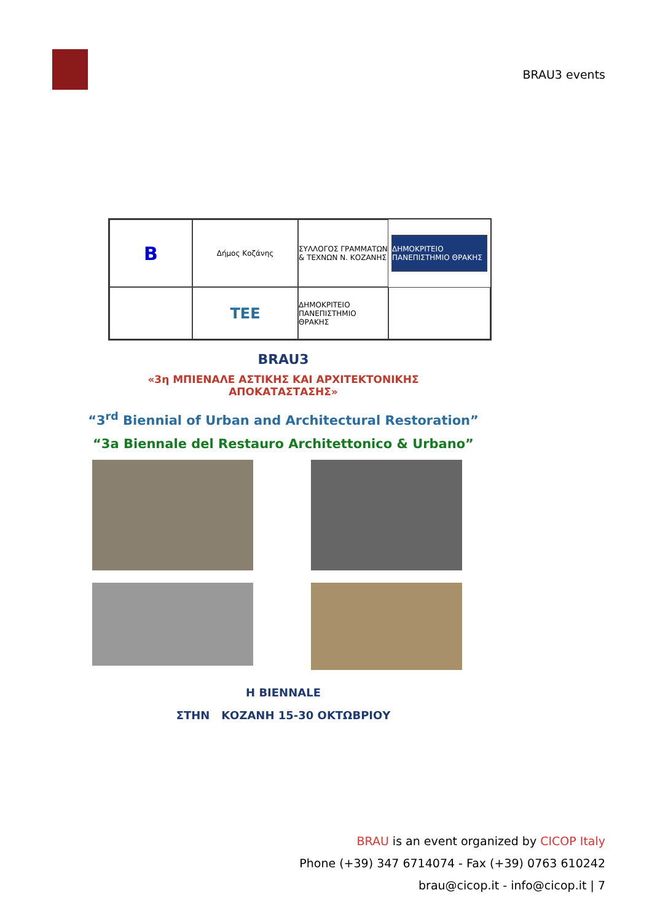BRAU3 events
B
Δήμος Κοζάνης
ΣΥΛΛΟΓΟΣ ΓΡΑΜΜΑΤΩΝ & ΤΕΧΝΩΝ Ν. ΚΟΖΑΝΗΣ
ΔΗΜΟΚΡΙΤΕΙΟ ΠΑΝΕΠΙΣΤΗΜΙΟ ΘΡΑΚΗΣ
TEE
ΔΗΜΟΚΡΙΤΕΙΟ ΠΑΝΕΠΙΣΤΗΜΙΟ ΘΡΑΚΗΣ
BRAU3
«3η ΜΠΙΕΝΑΛΕ ΑΣΤΙΚΗΣ ΚΑΙ ΑΡΧΙΤΕΚΤΟΝΙΚΗΣ
ΑΠΟΚΑΤΑΣΤΑΣΗΣ»
“3<sup>rd</sup> Biennial of Urban and Architectural Restoration”
“3a Biennale del Restauro Architettonico & Urbano”
Η BIENNALE
ΣΤΗΝ ΚΟΖΑΝΗ 15-30 ΟΚΤΩΒΡΙΟΥ
BRAU is an event organized by CICOP Italy
Phone (+39) 347 6714074 - Fax (+39) 0763 610242
brau@cicop.it - info@cicop.it | 7